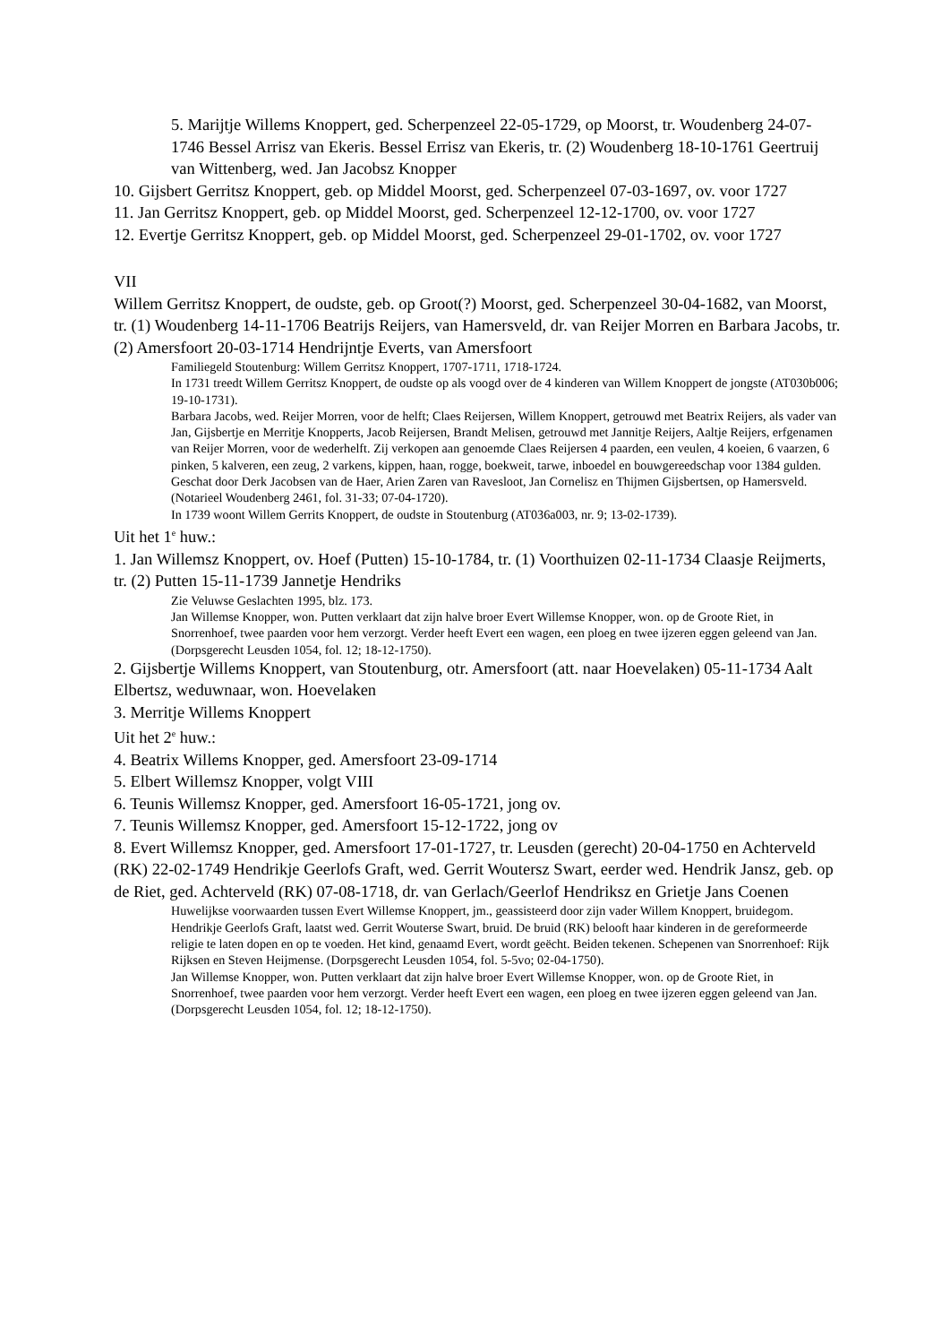5. Marijtje Willems Knoppert, ged. Scherpenzeel 22-05-1729, op Moorst, tr. Woudenberg 24-07-1746 Bessel Arrisz van Ekeris. Bessel Errisz van Ekeris, tr. (2) Woudenberg 18-10-1761 Geertruij van Wittenberg, wed. Jan Jacobsz Knopper
10. Gijsbert Gerritsz Knoppert, geb. op Middel Moorst, ged. Scherpenzeel 07-03-1697, ov. voor 1727
11. Jan Gerritsz Knoppert, geb. op Middel Moorst, ged. Scherpenzeel 12-12-1700, ov. voor 1727
12. Evertje Gerritsz Knoppert, geb. op Middel Moorst, ged. Scherpenzeel 29-01-1702, ov. voor 1727
VII
Willem Gerritsz Knoppert, de oudste, geb. op Groot(?) Moorst, ged. Scherpenzeel 30-04-1682, van Moorst, tr. (1) Woudenberg 14-11-1706 Beatrijs Reijers, van Hamersveld, dr. van Reijer Morren en Barbara Jacobs, tr. (2) Amersfoort 20-03-1714 Hendrijntje Everts, van Amersfoort
Familiegeld Stoutenburg: Willem Gerritsz Knoppert, 1707-1711, 1718-1724.
In 1731 treedt Willem Gerritsz Knoppert, de oudste op als voogd over de 4 kinderen van Willem Knoppert de jongste (AT030b006; 19-10-1731).
Barbara Jacobs, wed. Reijer Morren, voor de helft; Claes Reijersen, Willem Knoppert, getrouwd met Beatrix Reijers, als vader van Jan, Gijsbertje en Merritje Knopperts, Jacob Reijersen, Brandt Melisen, getrouwd met Jannitje Reijers, Aaltje Reijers, erfgenamen van Reijer Morren, voor de wederhelft. Zij verkopen aan genoemde Claes Reijersen 4 paarden, een veulen, 4 koeien, 6 vaarzen, 6 pinken, 5 kalveren, een zeug, 2 varkens, kippen, haan, rogge, boekweit, tarwe, inboedel en bouwgereedschap voor 1384 gulden. Geschat door Derk Jacobsen van de Haer, Arien Zaren van Ravesloot, Jan Cornelisz en Thijmen Gijsbertsen, op Hamersveld. (Notarieel Woudenberg 2461, fol. 31-33; 07-04-1720).
In 1739 woont Willem Gerrits Knoppert, de oudste in Stoutenburg (AT036a003, nr. 9; 13-02-1739).
Uit het 1<sup>e</sup> huw.:
1. Jan Willemsz Knoppert, ov. Hoef (Putten) 15-10-1784, tr. (1) Voorthuizen 02-11-1734 Claasje Reijmerts, tr. (2) Putten 15-11-1739 Jannetje Hendriks
Zie Veluwse Geslachten 1995, blz. 173.
Jan Willemse Knopper, won. Putten verklaart dat zijn halve broer Evert Willemse Knopper, won. op de Groote Riet, in Snorrenhoef, twee paarden voor hem verzorgt. Verder heeft Evert een wagen, een ploeg en twee ijzeren eggen geleend van Jan. (Dorpsgerecht Leusden 1054, fol. 12; 18-12-1750).
2. Gijsbertje Willems Knoppert, van Stoutenburg, otr. Amersfoort (att. naar Hoevelaken) 05-11-1734 Aalt Elbertsz, weduwnaar, won. Hoevelaken
3. Merritje Willems Knoppert
Uit het 2<sup>e</sup> huw.:
4. Beatrix Willems Knopper, ged. Amersfoort 23-09-1714
5. Elbert Willemsz Knopper, volgt VIII
6. Teunis Willemsz Knopper, ged. Amersfoort 16-05-1721, jong ov.
7. Teunis Willemsz Knopper, ged. Amersfoort 15-12-1722, jong ov
8. Evert Willemsz Knopper, ged. Amersfoort 17-01-1727, tr. Leusden (gerecht) 20-04-1750 en Achterveld (RK) 22-02-1749 Hendrikje Geerlofs Graft, wed. Gerrit Woutersz Swart, eerder wed. Hendrik Jansz, geb. op de Riet, ged. Achterveld (RK) 07-08-1718, dr. van Gerlach/Geerlof Hendriksz en Grietje Jans Coenen
Huwelijkse voorwaarden tussen Evert Willemse Knoppert, jm., geassisteerd door zijn vader Willem Knoppert, bruidegom. Hendrikje Geerlofs Graft, laatst wed. Gerrit Wouterse Swart, bruid. De bruid (RK) belooft haar kinderen in de gereformeerde religie te laten dopen en op te voeden. Het kind, genaamd Evert, wordt geëcht. Beiden tekenen. Schepenen van Snorrenhoef: Rijk Rijksen en Steven Heijmense. (Dorpsgerecht Leusden 1054, fol. 5-5vo; 02-04-1750).
Jan Willemse Knopper, won. Putten verklaart dat zijn halve broer Evert Willemse Knopper, won. op de Groote Riet, in Snorrenhoef, twee paarden voor hem verzorgt. Verder heeft Evert een wagen, een ploeg en twee ijzeren eggen geleend van Jan. (Dorpsgerecht Leusden 1054, fol. 12; 18-12-1750).